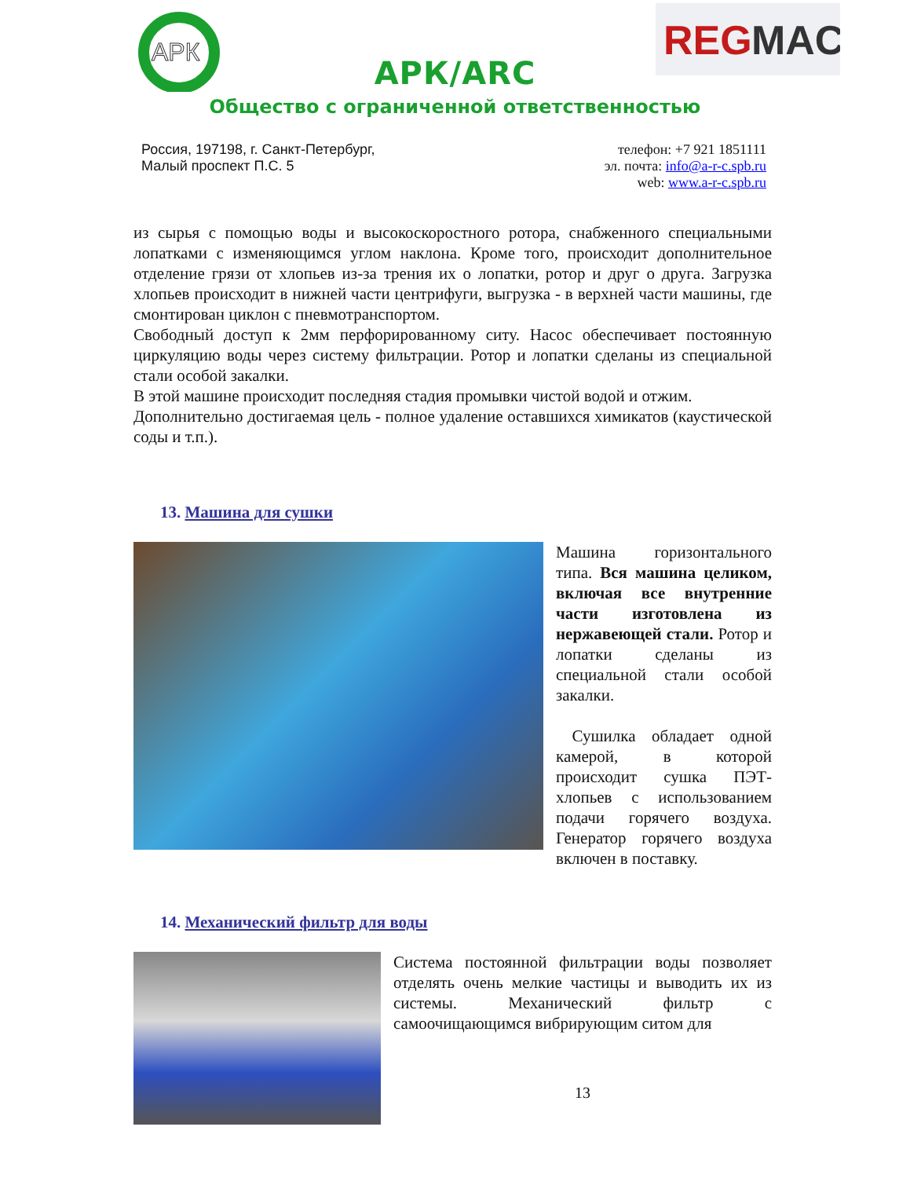АРК
REG
MAC
АРК/ARC
Общество с ограниченной ответственностью
Россия, 197198, г. Санкт-Петербург,
Малый проспект П.С. 5
телефон: +7 921 1851111
эл. почта: info@a-r-c.spb.ru
web: www.a-r-c.spb.ru
из сырья с помощью воды и высокоскоростного ротора, снабженного специальными лопатками с изменяющимся углом наклона. Кроме того, происходит дополнительное отделение грязи от хлопьев из-за трения их о лопатки, ротор и друг о друга. Загрузка хлопьев происходит в нижней части центрифуги, выгрузка - в верхней части машины, где смонтирован циклон с пневмотранспортом.
Свободный доступ к 2мм перфорированному ситу. Насос обеспечивает постоянную циркуляцию воды через систему фильтрации. Ротор и лопатки сделаны из специальной стали особой закалки.
В этой машине происходит последняя стадия промывки чистой водой и отжим.
Дополнительно достигаемая цель - полное удаление оставшихся химикатов (каустической соды и т.п.).
13. Машина для сушки
Машина горизонтального типа. Вся машина целиком, включая все внутренние части изготовлена из нержавеющей стали. Ротор и лопатки сделаны из специальной стали особой закалки.
Сушилка обладает одной камерой, в которой происходит сушка ПЭТ-хлопьев с использованием подачи горячего воздуха. Генератор горячего воздуха включен в поставку.
14. Механический фильтр для воды
Система постоянной фильтрации воды позволяет отделять очень мелкие частицы и выводить их из системы. Механический фильтр с самоочищающимся вибрирующим ситом для
13